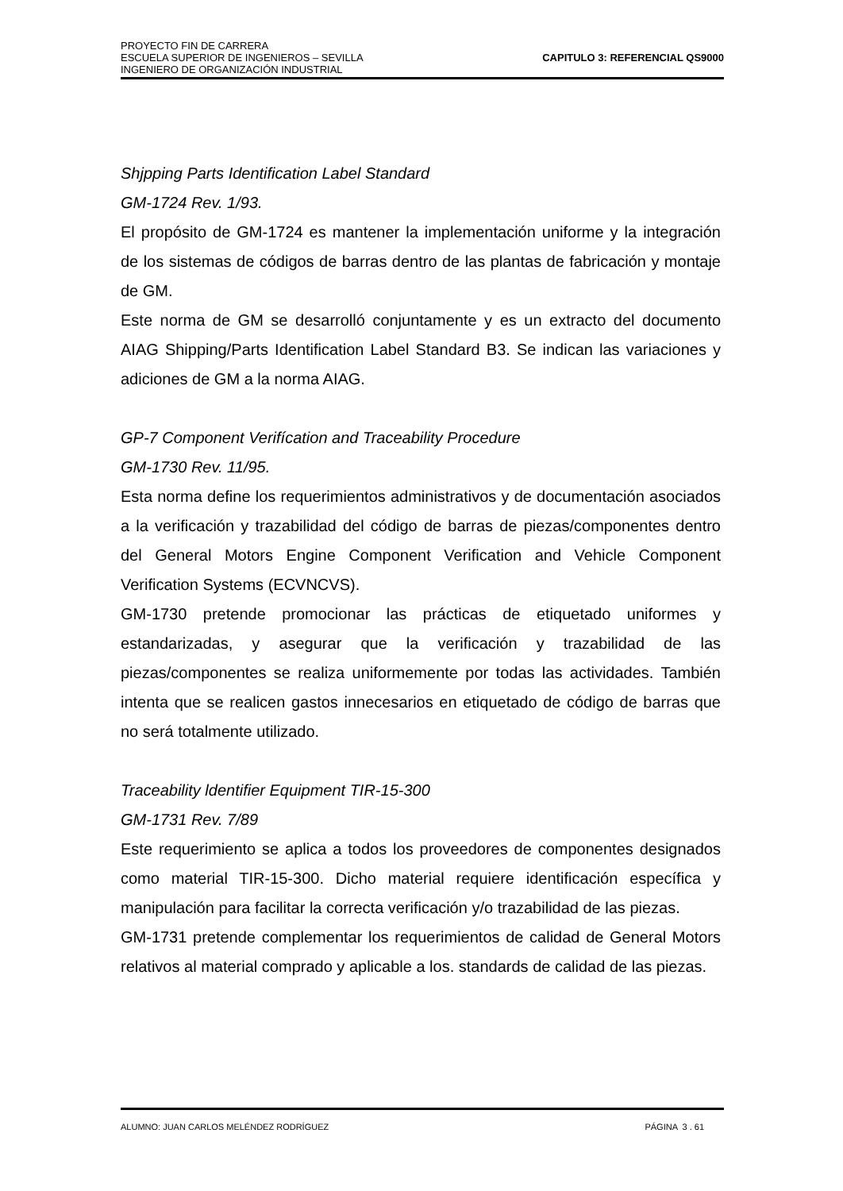PROYECTO FIN DE CARRERA
ESCUELA SUPERIOR DE INGENIEROS – SEVILLA
INGENIERO DE ORGANIZACIÓN INDUSTRIAL
CAPITULO 3: REFERENCIAL QS9000
Shjpping Parts Identification Label Standard
GM-1724 Rev. 1/93.
El propósito de GM-1724 es mantener la implementación uniforme y la integración de los sistemas de códigos de barras dentro de las plantas de fabricación y montaje de GM.
Este norma de GM se desarrolló conjuntamente y es un extracto del documento AIAG Shipping/Parts Identification Label Standard B3. Se indican las variaciones y adiciones de GM a la norma AIAG.
GP-7 Component Verifícation and Traceability Procedure
GM-1730 Rev. 11/95.
Esta norma define los requerimientos administrativos y de documentación asociados a la verificación y trazabilidad del código de barras de piezas/componentes dentro del General Motors Engine Component Verification and Vehicle Component Verification Systems (ECVNCVS).
GM-1730 pretende promocionar las prácticas de etiquetado uniformes y estandarizadas, y asegurar que la verificación y trazabilidad de las piezas/componentes se realiza uniformemente por todas las actividades. También intenta que se realicen gastos innecesarios en etiquetado de código de barras que no será totalmente utilizado.
Traceability ldentifier Equipment TIR-15-300
GM-1731 Rev. 7/89
Este requerimiento se aplica a todos los proveedores de componentes designados como material TIR-15-300. Dicho material requiere identificación específica y manipulación para facilitar la correcta verificación y/o trazabilidad de las piezas.
GM-1731 pretende complementar los requerimientos de calidad de General Motors relativos al material comprado y aplicable a los. standards de calidad de las piezas.
ALUMNO: JUAN CARLOS MELÉNDEZ RODRÍGUEZ PÁGINA 3 . 61